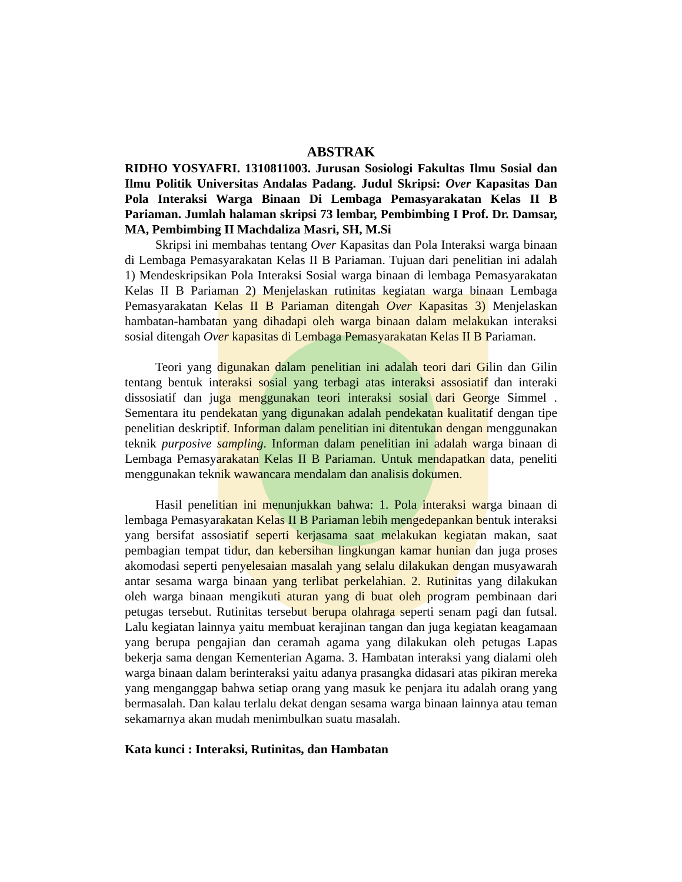ABSTRAK
RIDHO YOSYAFRI. 1310811003. Jurusan Sosiologi Fakultas Ilmu Sosial dan Ilmu Politik Universitas Andalas Padang. Judul Skripsi: Over Kapasitas Dan Pola Interaksi Warga Binaan Di Lembaga Pemasyarakatan Kelas II B Pariaman. Jumlah halaman skripsi 73 lembar, Pembimbing I Prof. Dr. Damsar, MA, Pembimbing II Machdaliza Masri, SH, M.Si
Skripsi ini membahas tentang Over Kapasitas dan Pola Interaksi warga binaan di Lembaga Pemasyarakatan Kelas II B Pariaman. Tujuan dari penelitian ini adalah 1) Mendeskripsikan Pola Interaksi Sosial warga binaan di lembaga Pemasyarakatan Kelas II B Pariaman 2) Menjelaskan rutinitas kegiatan warga binaan Lembaga Pemasyarakatan Kelas II B Pariaman ditengah Over Kapasitas 3) Menjelaskan hambatan-hambatan yang dihadapi oleh warga binaan dalam melakukan interaksi sosial ditengah Over kapasitas di Lembaga Pemasyarakatan Kelas II B Pariaman.
Teori yang digunakan dalam penelitian ini adalah teori dari Gilin dan Gilin tentang bentuk interaksi sosial yang terbagi atas interaksi assosiatif dan interaki dissosiatif dan juga menggunakan teori interaksi sosial dari George Simmel . Sementara itu pendekatan yang digunakan adalah pendekatan kualitatif dengan tipe penelitian deskriptif. Informan dalam penelitian ini ditentukan dengan menggunakan teknik purposive sampling. Informan dalam penelitian ini adalah warga binaan di Lembaga Pemasyarakatan Kelas II B Pariaman. Untuk mendapatkan data, peneliti menggunakan teknik wawancara mendalam dan analisis dokumen.
Hasil penelitian ini menunjukkan bahwa: 1. Pola interaksi warga binaan di lembaga Pemasyarakatan Kelas II B Pariaman lebih mengedepankan bentuk interaksi yang bersifat assosiatif seperti kerjasama saat melakukan kegiatan makan, saat pembagian tempat tidur, dan kebersihan lingkungan kamar hunian dan juga proses akomodasi seperti penyelesaian masalah yang selalu dilakukan dengan musyawarah antar sesama warga binaan yang terlibat perkelahian. 2. Rutinitas yang dilakukan oleh warga binaan mengikuti aturan yang di buat oleh program pembinaan dari petugas tersebut. Rutinitas tersebut berupa olahraga seperti senam pagi dan futsal. Lalu kegiatan lainnya yaitu membuat kerajinan tangan dan juga kegiatan keagamaan yang berupa pengajian dan ceramah agama yang dilakukan oleh petugas Lapas bekerja sama dengan Kementerian Agama. 3. Hambatan interaksi yang dialami oleh warga binaan dalam berinteraksi yaitu adanya prasangka didasari atas pikiran mereka yang menganggap bahwa setiap orang yang masuk ke penjara itu adalah orang yang bermasalah. Dan kalau terlalu dekat dengan sesama warga binaan lainnya atau teman sekamarnya akan mudah menimbulkan suatu masalah.
Kata kunci : Interaksi, Rutinitas, dan Hambatan